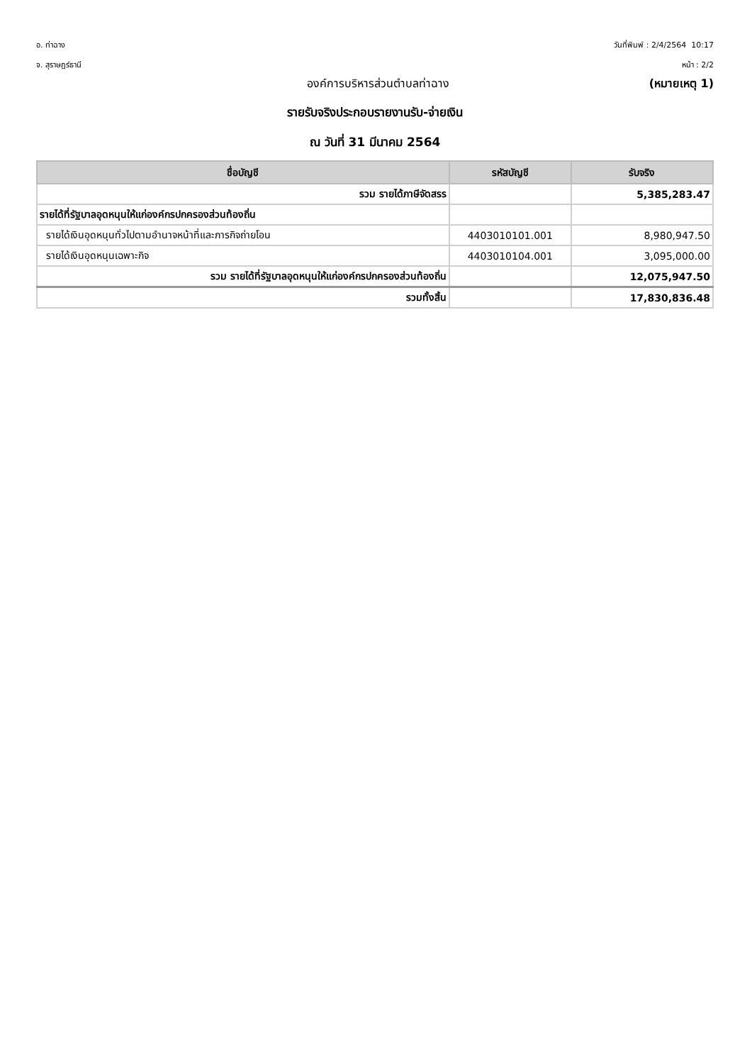อ. ท่าฉาง
จ. สุราษฎร์ธานี
วันที่พิมพ์ : 2/4/2564 10:17
หน้า : 2/2
องค์การบริหารส่วนตำบลท่าฉาง (หมายเหตุ 1)
รายรับจริงประกอบรายงานรับ-จ่ายเงิน
ณ วันที่ 31 มีนาคม 2564
| ชื่อบัญชี | รหัสบัญชี | รับจริง |
| --- | --- | --- |
| รวม รายได้ภาษีจัดสรร | | 5,385,283.47 |
| รายได้ที่รัฐบาลอุดหนุนให้แก่องค์กรปกครองส่วนท้องถิ่น | | |
| รายได้เงินอุดหนุนทั่วไปตามอำนาจหน้าที่และภารกิจถ่ายโอน | 4403010101.001 | 8,980,947.50 |
| รายได้เงินอุดหนุนเฉพาะกิจ | 4403010104.001 | 3,095,000.00 |
| รวม รายได้ที่รัฐบาลอุดหนุนให้แก่องค์กรปกครองส่วนท้องถิ่น | | 12,075,947.50 |
| รวมทั้งสิ้น | | 17,830,836.48 |